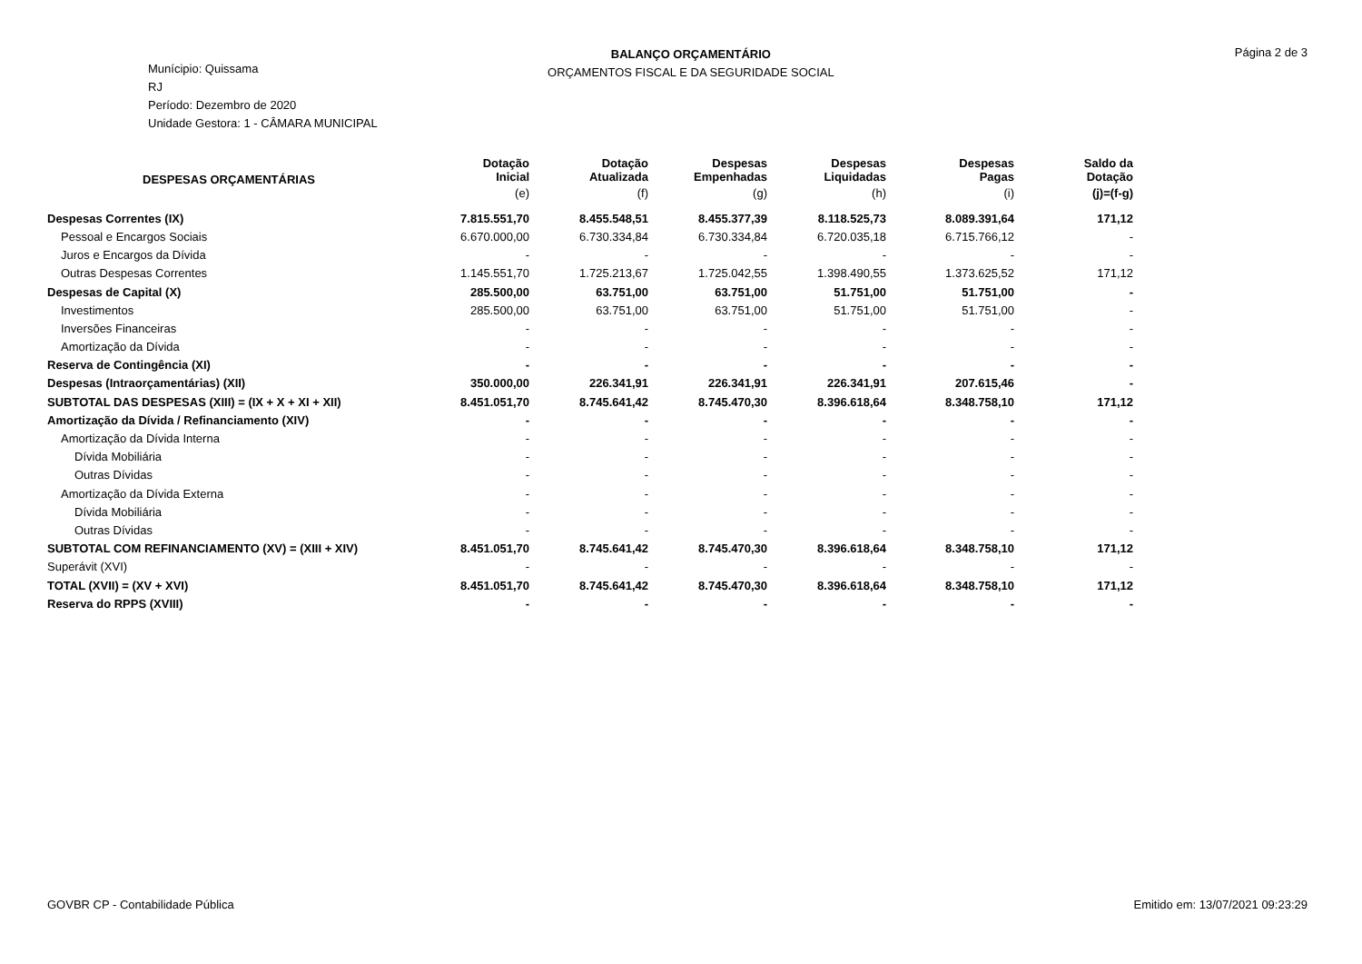BALANÇO ORÇAMENTÁRIO
ORÇAMENTOS FISCAL E DA SEGURIDADE SOCIAL
Página 2 de 3
Munícipio: Quissama
RJ
Período: Dezembro de 2020
Unidade Gestora: 1 - CÂMARA MUNICIPAL
| DESPESAS ORÇAMENTÁRIAS | Dotação Inicial | Dotação Atualizada | Despesas Empenhadas | Despesas Liquidadas | Despesas Pagas | Saldo da Dotação |
| --- | --- | --- | --- | --- | --- | --- |
| | (e) | (f) | (g) | (h) | (i) | (j)=(f-g) |
| Despesas Correntes (IX) | 7.815.551,70 | 8.455.548,51 | 8.455.377,39 | 8.118.525,73 | 8.089.391,64 | 171,12 |
| Pessoal e Encargos Sociais | 6.670.000,00 | 6.730.334,84 | 6.730.334,84 | 6.720.035,18 | 6.715.766,12 | - |
| Juros e Encargos da Dívida | - | - | - | - | - | - |
| Outras Despesas Correntes | 1.145.551,70 | 1.725.213,67 | 1.725.042,55 | 1.398.490,55 | 1.373.625,52 | 171,12 |
| Despesas de Capital (X) | 285.500,00 | 63.751,00 | 63.751,00 | 51.751,00 | 51.751,00 | - |
| Investimentos | 285.500,00 | 63.751,00 | 63.751,00 | 51.751,00 | 51.751,00 | - |
| Inversões Financeiras | - | - | - | - | - | - |
| Amortização da Dívida | - | - | - | - | - | - |
| Reserva de Contingência (XI) | - | - | - | - | - | - |
| Despesas (Intraorçamentárias) (XII) | 350.000,00 | 226.341,91 | 226.341,91 | 226.341,91 | 207.615,46 | - |
| SUBTOTAL DAS DESPESAS (XIII) = (IX + X + XI + XII) | 8.451.051,70 | 8.745.641,42 | 8.745.470,30 | 8.396.618,64 | 8.348.758,10 | 171,12 |
| Amortização da Dívida / Refinanciamento (XIV) | - | - | - | - | - | - |
| Amortização da Dívida Interna | - | - | - | - | - | - |
| Dívida Mobiliária | - | - | - | - | - | - |
| Outras Dívidas | - | - | - | - | - | - |
| Amortização da Dívida Externa | - | - | - | - | - | - |
| Dívida Mobiliária | - | - | - | - | - | - |
| Outras Dívidas | - | - | - | - | - | - |
| SUBTOTAL COM REFINANCIAMENTO (XV) = (XIII + XIV) | 8.451.051,70 | 8.745.641,42 | 8.745.470,30 | 8.396.618,64 | 8.348.758,10 | 171,12 |
| Superávit (XVI) | - | - | - | - | - | - |
| TOTAL (XVII) = (XV + XVI) | 8.451.051,70 | 8.745.641,42 | 8.745.470,30 | 8.396.618,64 | 8.348.758,10 | 171,12 |
| Reserva do RPPS (XVIII) | - | - | - | - | - | - |
GOVBR CP - Contabilidade Pública Emitido em: 13/07/2021 09:23:29